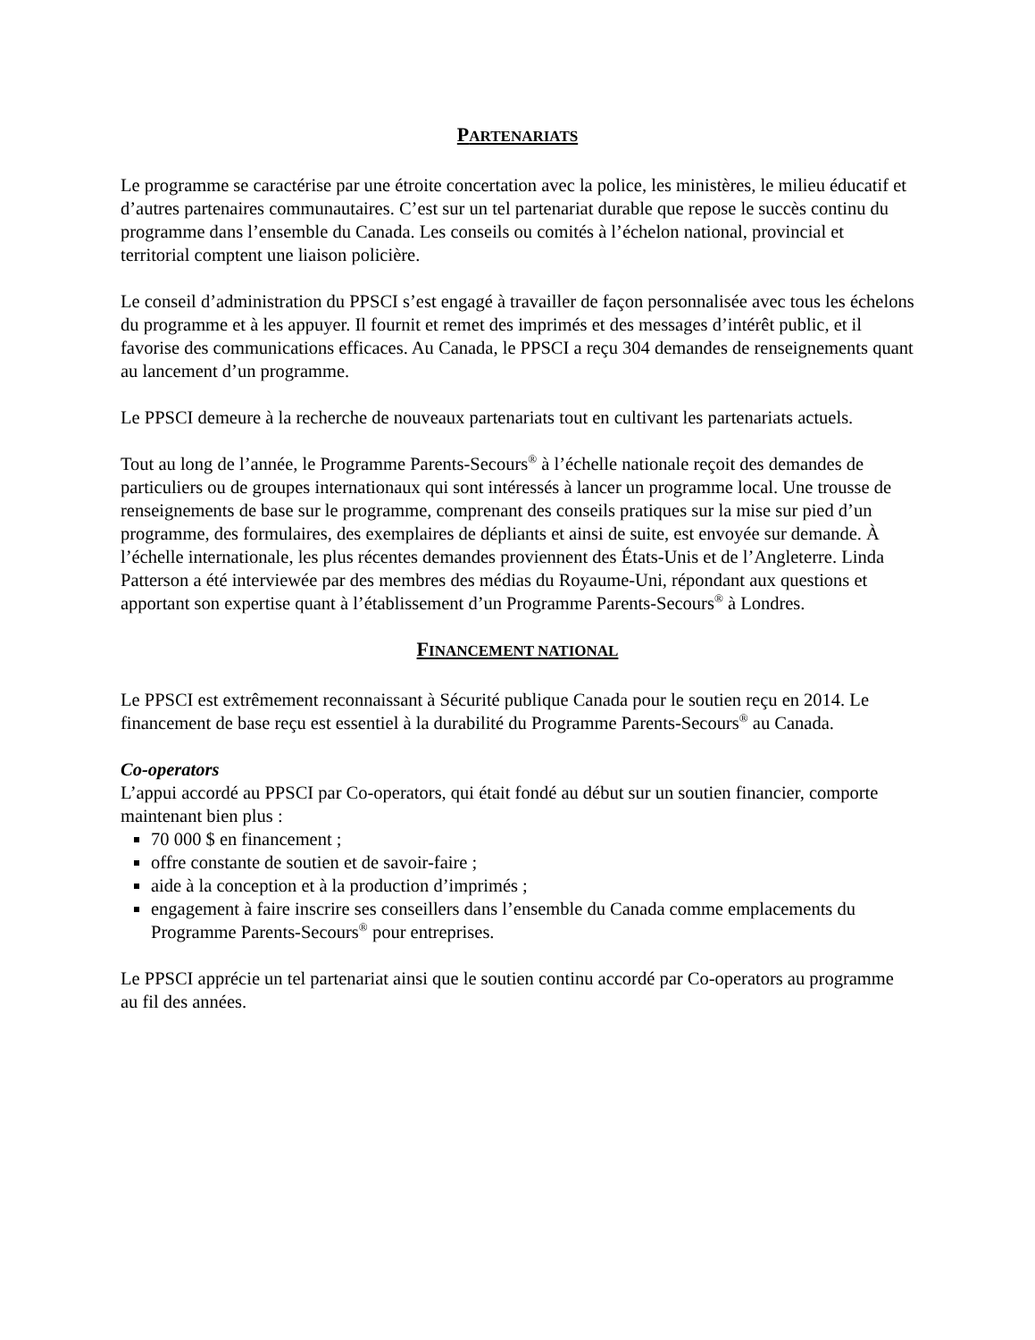PARTENARIATS
Le programme se caractérise par une étroite concertation avec la police, les ministères, le milieu éducatif et d’autres partenaires communautaires. C’est sur un tel partenariat durable que repose le succès continu du programme dans l’ensemble du Canada. Les conseils ou comités à l’échelon national, provincial et territorial comptent une liaison policière.
Le conseil d’administration du PPSCI s’est engagé à travailler de façon personnalisée avec tous les échelons du programme et à les appuyer. Il fournit et remet des imprimés et des messages d’intérêt public, et il favorise des communications efficaces. Au Canada, le PPSCI a reçu 304 demandes de renseignements quant au lancement d’un programme.
Le PPSCI demeure à la recherche de nouveaux partenariats tout en cultivant les partenariats actuels.
Tout au long de l’année, le Programme Parents-Secours<sup>®</sup> à l’échelle nationale reçoit des demandes de particuliers ou de groupes internationaux qui sont intéressés à lancer un programme local. Une trousse de renseignements de base sur le programme, comprenant des conseils pratiques sur la mise sur pied d’un programme, des formulaires, des exemplaires de dépliants et ainsi de suite, est envoyée sur demande. À l’échelle internationale, les plus récentes demandes proviennent des États-Unis et de l’Angleterre. Linda Patterson a été interviewée par des membres des médias du Royaume-Uni, répondant aux questions et apportant son expertise quant à l’établissement d’un Programme Parents-Secours<sup>®</sup> à Londres.
FINANCEMENT NATIONAL
Le PPSCI est extrêmement reconnaissant à Sécurité publique Canada pour le soutien reçu en 2014. Le financement de base reçu est essentiel à la durabilité du Programme Parents-Secours<sup>®</sup> au Canada.
Co-operators
L’appui accordé au PPSCI par Co-operators, qui était fondé au début sur un soutien financier, comporte maintenant bien plus :
70 000 $ en financement ;
offre constante de soutien et de savoir-faire ;
aide à la conception et à la production d’imprimés ;
engagement à faire inscrire ses conseillers dans l’ensemble du Canada comme emplacements du Programme Parents-Secours<sup>®</sup> pour entreprises.
Le PPSCI apprécie un tel partenariat ainsi que le soutien continu accordé par Co-operators au programme au fil des années.